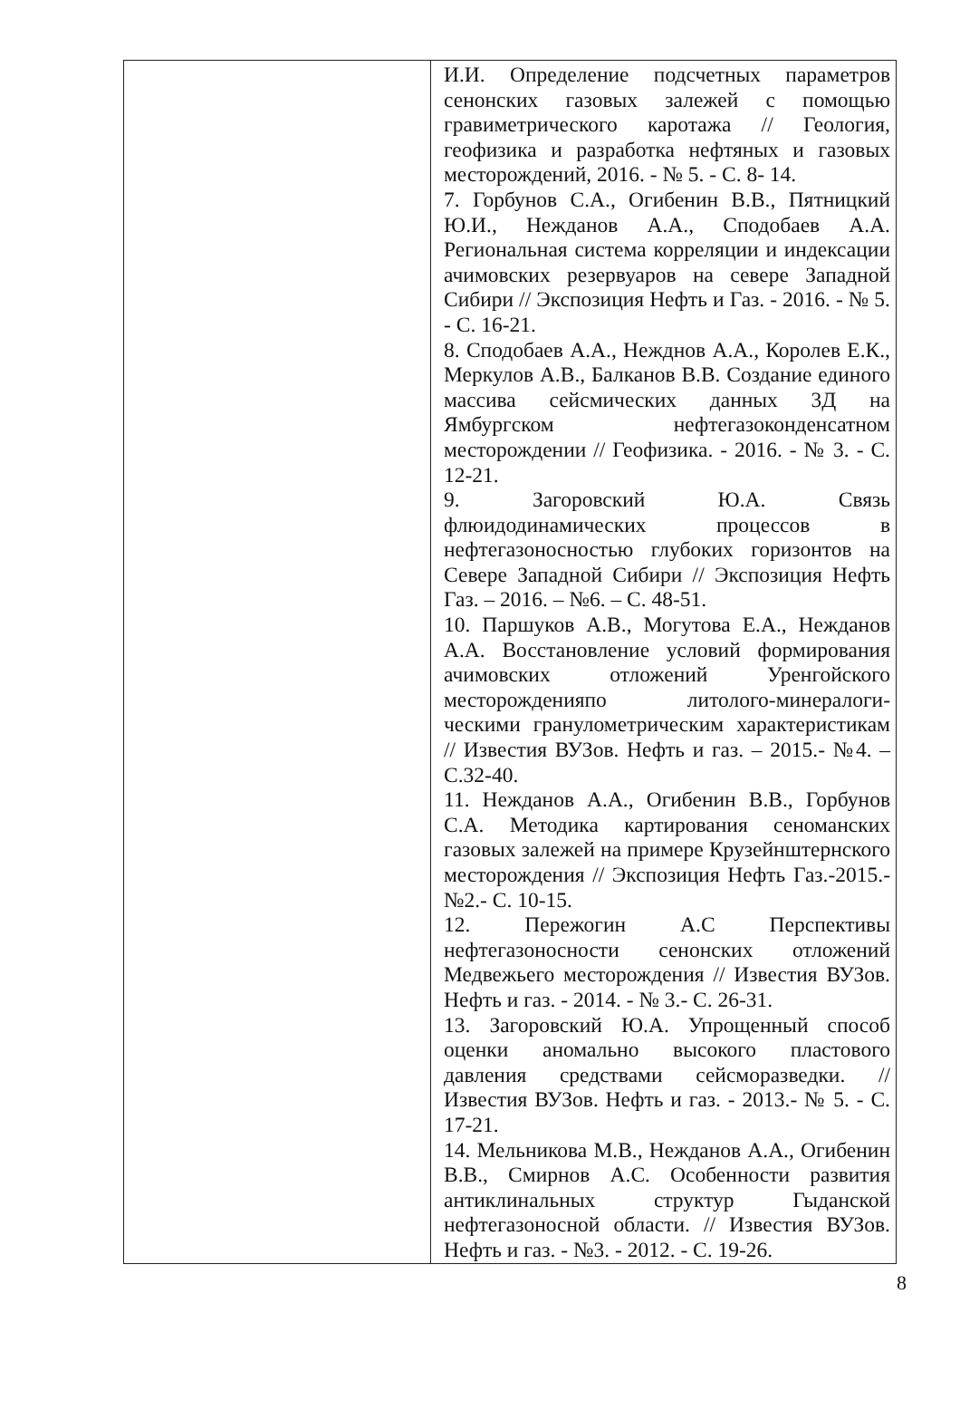| | И.И. Определение подсчетных параметров сенонских газовых залежей с помощью гравиметрического каротажа // Геология, геофизика и разработка нефтяных и газовых месторождений, 2016. - № 5. - С. 8- 14. 7. Горбунов С.А., Огибенин В.В., Пятницкий Ю.И., Нежданов А.А., Сподобаев А.А. Региональная система корреляции и индексации ачимовских резервуаров на севере Западной Сибири // Экспозиция Нефть и Газ. - 2016. - № 5. - С. 16-21. 8. Сподобаев А.А., Нежднов А.А., Королев Е.К., Меркулов А.В., Балканов В.В. Создание единого массива сейсмических данных 3Д на Ямбургском нефтегазоконденсатном месторождении // Геофизика. - 2016. - № 3. - С. 12-21. 9. Загоровский Ю.А. Связь флюидодинамических процессов в нефтегазоносностью глубоких горизонтов на Севере Западной Сибири // Экспозиция Нефть Газ. – 2016. – №6. – С. 48-51. 10. Паршуков А.В., Могутова Е.А., Нежданов А.А. Восстановление условий формирования ачимовских отложений Уренгойского месторожденияпо литолого-минералоги-ческими гранулометрическим характеристикам // Известия ВУЗов. Нефть и газ. – 2015.- №4. – С.32-40. 11. Нежданов А.А., Огибенин В.В., Горбунов С.А. Методика картирования сеноманских газовых залежей на примере Крузейнштернского месторождения // Экспозиция Нефть Газ.-2015.-№2.- С. 10-15. 12. Пережогин А.С Перспективы нефтегазоносности сенонских отложений Медвежьего месторождения // Известия ВУЗов. Нефть и газ. - 2014. - № 3.- С. 26-31. 13. Загоровский Ю.А. Упрощенный способ оценки аномально высокого пластового давления средствами сейсморазведки. // Известия ВУЗов. Нефть и газ. - 2013.- № 5. - С. 17-21. 14. Мельникова М.В., Нежданов А.А., Огибенин В.В., Смирнов А.С. Особенности развития антиклинальных структур Гыданской нефтегазоносной области. // Известия ВУЗов. Нефть и газ. - №3. - 2012. - С. 19-26. |
8